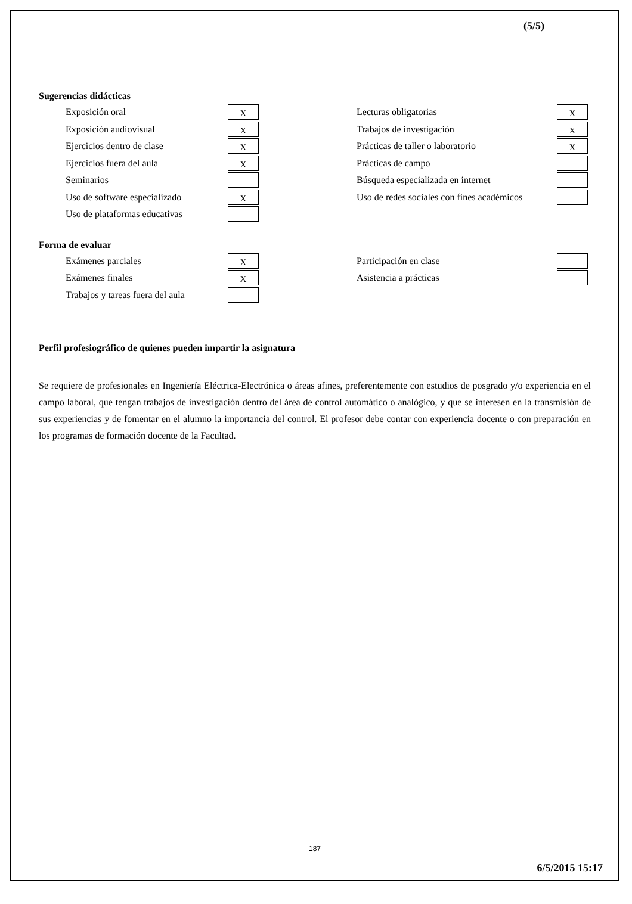(5/5)
Sugerencias didácticas
| Exposición oral | X | | Lecturas obligatorias | X |
| Exposición audiovisual | X | | Trabajos de investigación | X |
| Ejercicios dentro de clase | X | | Prácticas de taller o laboratorio | X |
| Ejercicios fuera del aula | X | | Prácticas de campo | |
| Seminarios | | | Búsqueda especializada en internet | |
| Uso de software especializado | X | | Uso de redes sociales con fines académicos | |
| Uso de plataformas educativas | | | | |
Forma de evaluar
| Exámenes parciales | X | | Participación en clase | |
| Exámenes finales | X | | Asistencia a prácticas | |
| Trabajos y tareas fuera del aula | | | | |
Perfil profesiográfico de quienes pueden impartir la asignatura
Se requiere de profesionales en Ingeniería Eléctrica-Electrónica o áreas afines, preferentemente con estudios de posgrado y/o experiencia en el campo laboral, que tengan trabajos de investigación dentro del área de control automático o analógico, y que se interesen en la transmisión de sus experiencias y de fomentar en el alumno la importancia del control. El profesor debe contar con experiencia docente o con preparación en los programas de formación docente de la Facultad.
187
6/5/2015 15:17